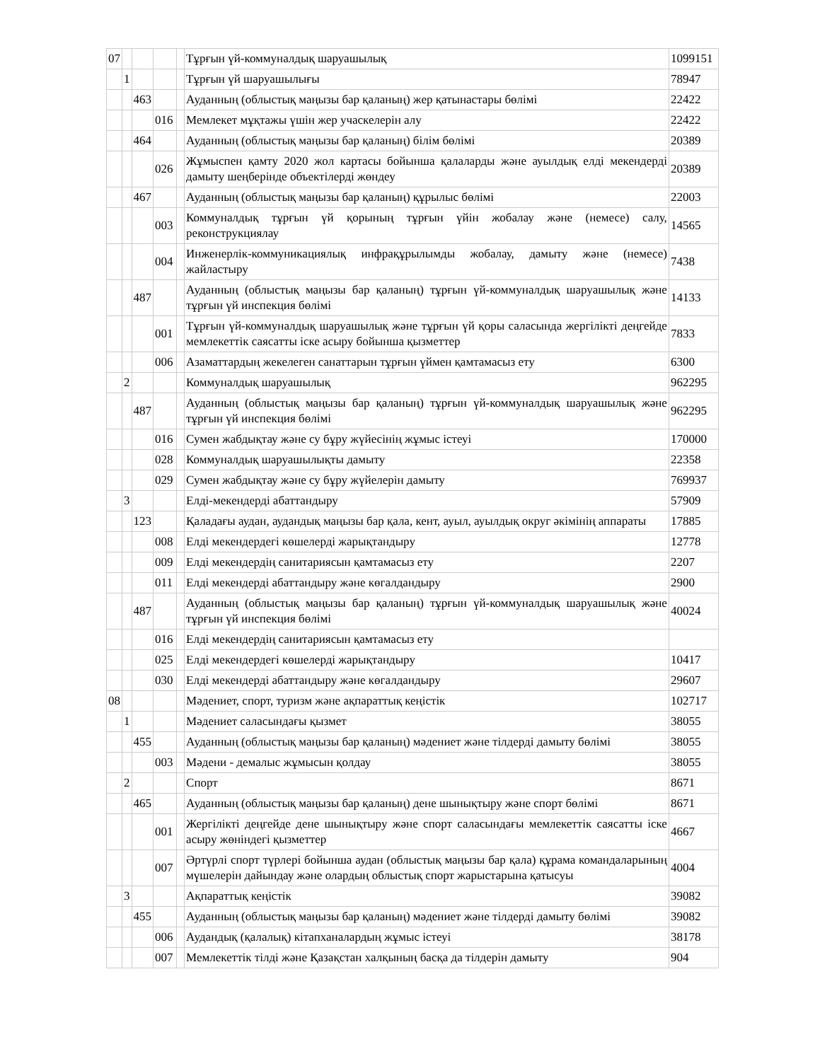| 07 | | | | | Тұрғын үй-коммуналдық шаруашылық | 1099151 |
| | 1 | | | | Тұрғын үй шаруашылығы | 78947 |
| | | 463 | | | Ауданның (облыстық маңызы бар қаланың) жер қатынастары бөлімі | 22422 |
| | | | 016 | | Мемлекет мұқтажы үшін жер учаскелерін алу | 22422 |
| | | 464 | | | Ауданның (облыстық маңызы бар қаланың) білім бөлімі | 20389 |
| | | | 026 | | Жұмыспен қамту 2020 жол картасы бойынша қалаларды және ауылдық елді мекендерді дамыту шеңберінде объектілерді жөндеу | 20389 |
| | | 467 | | | Ауданның (облыстық маңызы бар қаланың) құрылыс бөлімі | 22003 |
| | | | 003 | | Коммуналдық тұрғын үй қорының тұрғын үйін жобалау және (немесе) салу, реконструкциялау | 14565 |
| | | | 004 | | Инженерлік-коммуникациялық инфрақұрылымды жобалау, дамыту және (немесе) жайластыру | 7438 |
| | | 487 | | | Ауданның (облыстық маңызы бар қаланың) тұрғын үй-коммуналдық шаруашылық және тұрғын үй инспекция бөлімі | 14133 |
| | | | 001 | | Тұрғын үй-коммуналдық шаруашылық және тұрғын үй қоры саласында жергілікті деңгейде мемлекеттік саясатты іске асыру бойынша қызметтер | 7833 |
| | | | 006 | | Азаматтардың жекелеген санаттарын тұрғын үймен қамтамасыз ету | 6300 |
| | 2 | | | | Коммуналдық шаруашылық | 962295 |
| | | 487 | | | Ауданның (облыстық маңызы бар қаланың) тұрғын үй-коммуналдық шаруашылық және тұрғын үй инспекция бөлімі | 962295 |
| | | | 016 | | Сумен жабдықтау және су бұру жүйесінің жұмыс істеуі | 170000 |
| | | | 028 | | Коммуналдық шаруашылықты дамыту | 22358 |
| | | | 029 | | Сумен жабдықтау және су бұру жүйелерін дамыту | 769937 |
| | 3 | | | | Елді-мекендерді абаттандыру | 57909 |
| | | 123 | | | Қаладағы аудан, аудандық маңызы бар қала, кент, ауыл, ауылдық округ әкімінің аппараты | 17885 |
| | | | 008 | | Елді мекендердегі көшелерді жарықтандыру | 12778 |
| | | | 009 | | Елді мекендердің санитариясын қамтамасыз ету | 2207 |
| | | | 011 | | Елді мекендерді абаттандыру және көгалдандыру | 2900 |
| | | 487 | | | Ауданның (облыстық маңызы бар қаланың) тұрғын үй-коммуналдық шаруашылық және тұрғын үй инспекция бөлімі | 40024 |
| | | | 016 | | Елді мекендердің санитариясын қамтамасыз ету | |
| | | | 025 | | Елді мекендердегі көшелерді жарықтандыру | 10417 |
| | | | 030 | | Елді мекендерді абаттандыру және көгалдандыру | 29607 |
| 08 | | | | | Мәдениет, спорт, туризм және ақпараттық кеңістік | 102717 |
| | 1 | | | | Мәдениет саласындағы қызмет | 38055 |
| | | 455 | | | Ауданның (облыстық маңызы бар қаланың) мәдениет және тілдерді дамыту бөлімі | 38055 |
| | | | 003 | | Мәдени - демалыс жұмысын қолдау | 38055 |
| | 2 | | | | Спорт | 8671 |
| | | 465 | | | Ауданның (облыстық маңызы бар қаланың) дене шынықтыру және спорт бөлімі | 8671 |
| | | | 001 | | Жергілікті деңгейде дене шынықтыру және спорт саласындағы мемлекеттік саясатты іске асыру жөніндегі қызметтер | 4667 |
| | | | 007 | | Әртүрлі спорт түрлері бойынша аудан (облыстық маңызы бар қала) құрама командаларының мүшелерін дайындау және олардың облыстық спорт жарыстарына қатысуы | 4004 |
| | 3 | | | | Ақпараттық кеңістік | 39082 |
| | | 455 | | | Ауданның (облыстық маңызы бар қаланың) мәдениет және тілдерді дамыту бөлімі | 39082 |
| | | | 006 | | Аудандық (қалалық) кітапханалардың жұмыс істеуі | 38178 |
| | | | 007 | | Мемлекеттік тілді және Қазақстан халқының басқа да тілдерін дамыту | 904 |